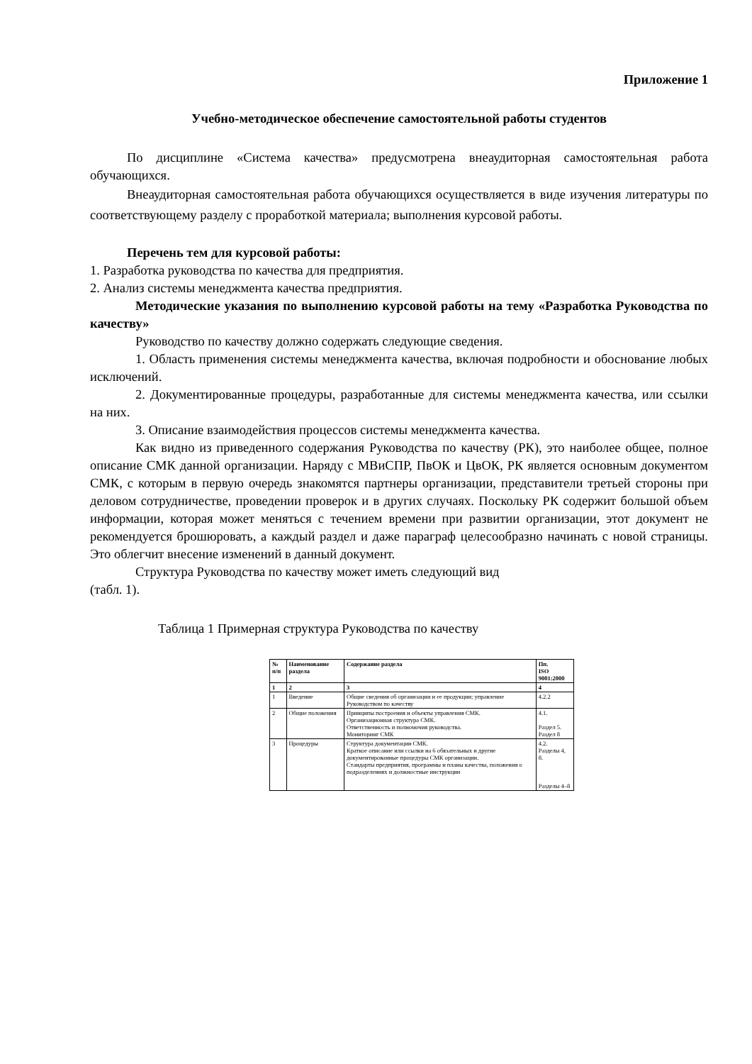Приложение 1
Учебно-методическое обеспечение самостоятельной работы студентов
По дисциплине «Система качества» предусмотрена внеаудиторная самостоятельная работа обучающихся.
Внеаудиторная самостоятельная работа обучающихся осуществляется в виде изучения литературы по соответствующему разделу с проработкой материала; выполнения курсовой работы.
Перечень тем для курсовой работы:
1. Разработка руководства по качества для предприятия.
2. Анализ системы менеджмента качества предприятия.
Методические указания по выполнению курсовой работы на тему «Разработка Руководства по качеству»
Руководство по качеству должно содержать следующие сведения.
1. Область применения системы менеджмента качества, включая подробности и обоснование любых исключений.
2. Документированные процедуры, разработанные для системы менеджмента качества, или ссылки на них.
3. Описание взаимодействия процессов системы менеджмента качества.
Как видно из приведенного содержания Руководства по качеству (РК), это наиболее общее, полное описание СМК данной организации. Наряду с МВиСПР, ПвОК и ЦвОК, РК является основным документом СМК, с которым в первую очередь знакомятся партнеры организации, представители третьей стороны при деловом сотрудничестве, проведении проверок и в других случаях. Поскольку РК содержит большой объем информации, которая может меняться с течением времени при развитии организации, этот документ не рекомендуется брошюровать, а каждый раздел и даже параграф целесообразно начинать с новой страницы. Это облегчит внесение изменений в данный документ.
Структура Руководства по качеству может иметь следующий вид
(табл. 1).
Таблица 1 Примерная структура Руководства по качеству
| № п/п | Наименование раздела | Содержание раздела | Пп. ISO 9001:2000 |
| --- | --- | --- | --- |
| 1 | 2 | 3 | 4 |
| 1 | Введение | Общие сведения об организации и ее продукции; управление Руководством по качеству | 4.2.2 |
| 2 | Общие положения | Принципы построения и объекты управления СМК. Организационная структура СМК. Ответственность и полномочия руководства. Мониторинг СМК | 4.1. Раздел 5. Раздел 8 |
| 3 | Процедуры | Структура документации СМК. Краткое описание или ссылки на 6 обязательных и другие документированные процедуры СМК организации. Стандарты предприятия, программы и планы качества, положения о подразделениях и должностные инструкции | 4.2. Разделы 4, 8. Разделы 4–8 |